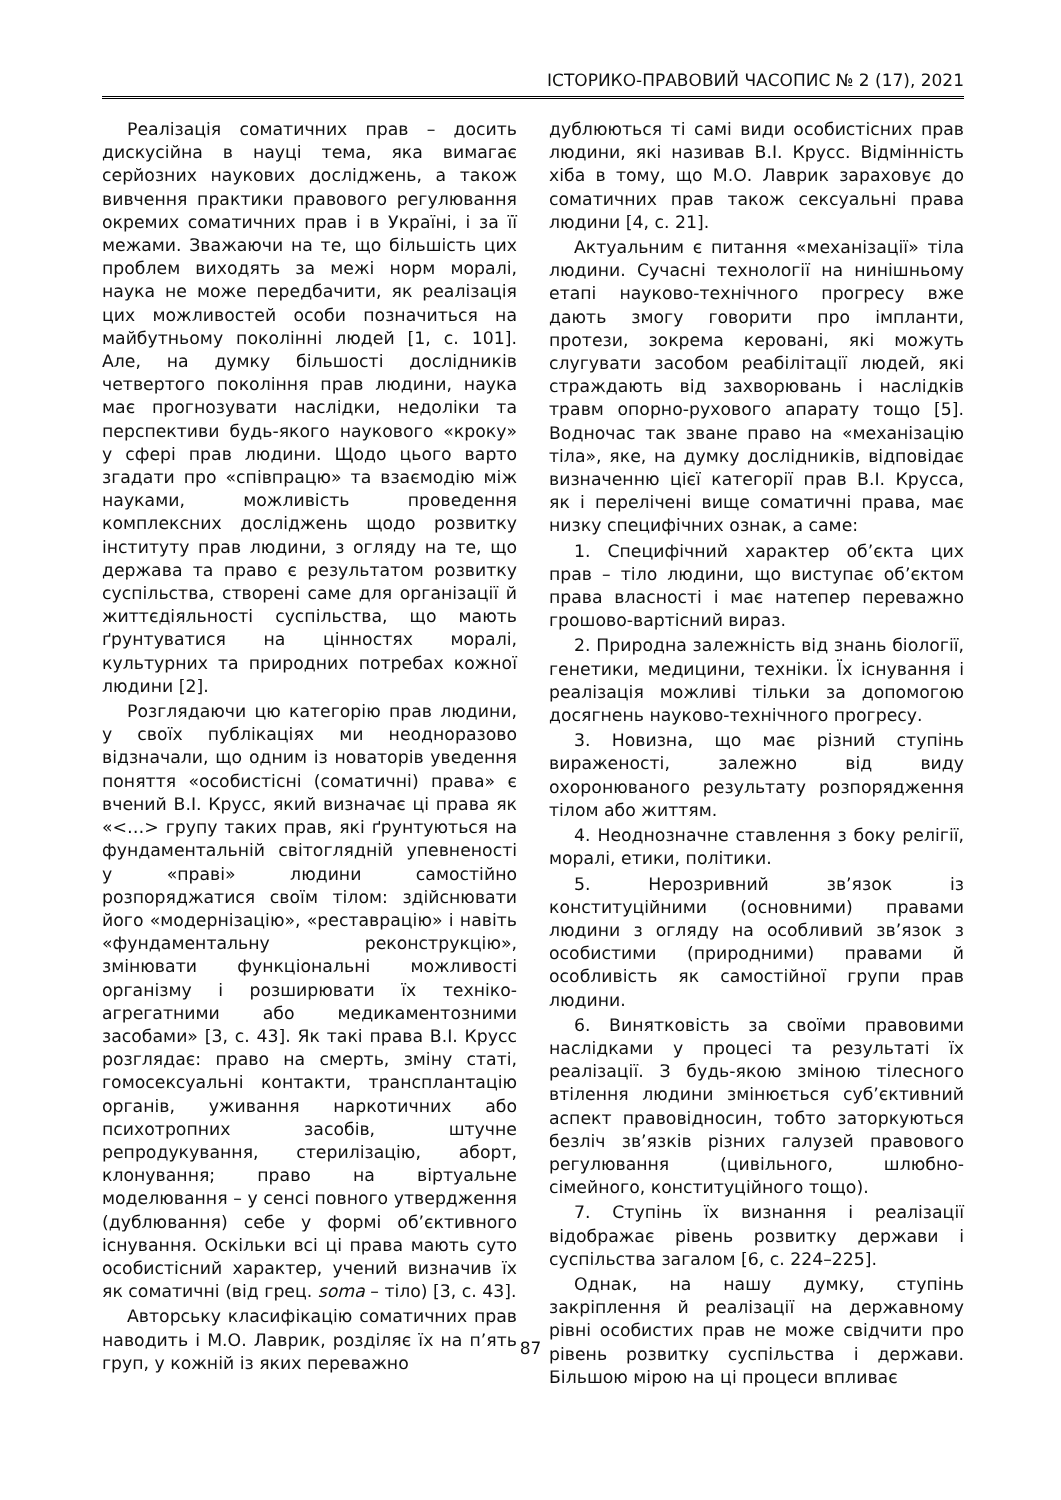ІСТОРИКО-ПРАВОВИЙ ЧАСОПИС № 2 (17), 2021
Реалізація соматичних прав – досить дискусійна в науці тема, яка вимагає серйозних наукових досліджень, а також вивчення практики правового регулювання окремих соматичних прав і в Україні, і за її межами. Зважаючи на те, що більшість цих проблем виходять за межі норм моралі, наука не може передбачити, як реалізація цих можливостей особи позначиться на майбутньому поколінні людей [1, с. 101]. Але, на думку більшості дослідників четвертого покоління прав людини, наука має прогнозувати наслідки, недоліки та перспективи будь-якого наукового «кроку» у сфері прав людини. Щодо цього варто згадати про «співпрацю» та взаємодію між науками, можливість проведення комплексних досліджень щодо розвитку інституту прав людини, з огляду на те, що держава та право є результатом розвитку суспільства, створені саме для організації й життєдіяльності суспільства, що мають ґрунтуватися на цінностях моралі, культурних та природних потребах кожної людини [2].
Розглядаючи цю категорію прав людини, у своїх публікаціях ми неодноразово відзначали, що одним із новаторів уведення поняття «особистісні (соматичні) права» є вчений В.І. Крусс, який визначає ці права як «<…> групу таких прав, які ґрунтуються на фундаментальній світоглядній упевненості у «праві» людини самостійно розпоряджатися своїм тілом: здійснювати його «модернізацію», «реставрацію» і навіть «фундаментальну реконструкцію», змінювати функціональні можливості організму і розширювати їх техніко-агрегатними або медикаментозними засобами» [3, с. 43]. Як такі права В.І. Крусс розглядає: право на смерть, зміну статі, гомосексуальні контакти, трансплантацію органів, уживання наркотичних або психотропних засобів, штучне репродукування, стерилізацію, аборт, клонування; право на віртуальне моделювання – у сенсі повного утвердження (дублювання) себе у формі об’єктивного існування. Оскільки всі ці права мають суто особистісний характер, учений визначив їх як соматичні (від грец. soma – тіло) [3, с. 43].
Авторську класифікацію соматичних прав наводить і М.О. Лаврик, розділяє їх на п’ять груп, у кожній із яких переважно
дублюються ті самі види особистісних прав людини, які називав В.І. Крусс. Відмінність хіба в тому, що М.О. Лаврик зараховує до соматичних прав також сексуальні права людини [4, с. 21].
Актуальним є питання «механізації» тіла людини. Сучасні технології на нинішньому етапі науково-технічного прогресу вже дають змогу говорити про імпланти, протези, зокрема керовані, які можуть слугувати засобом реабілітації людей, які страждають від захворювань і наслідків травм опорно-рухового апарату тощо [5]. Водночас так зване право на «механізацію тіла», яке, на думку дослідників, відповідає визначенню цієї категорії прав В.І. Крусса, як і перелічені вище соматичні права, має низку специфічних ознак, а саме:
1. Специфічний характер об’єкта цих прав – тіло людини, що виступає об’єктом права власності і має натепер переважно грошово-вартісний вираз.
2. Природна залежність від знань біології, генетики, медицини, техніки. Їх існування і реалізація можливі тільки за допомогою досягнень науково-технічного прогресу.
3. Новизна, що має різний ступінь вираженості, залежно від виду охоронюваного результату розпорядження тілом або життям.
4. Неоднозначне ставлення з боку релігії, моралі, етики, політики.
5. Нерозривний зв’язок із конституційними (основними) правами людини з огляду на особливий зв’язок з особистими (природними) правами й особливість як самостійної групи прав людини.
6. Винятковість за своїми правовими наслідками у процесі та результаті їх реалізації. З будь-якою зміною тілесного втілення людини змінюється суб’єктивний аспект правовідносин, тобто заторкуються безліч зв’язків різних галузей правового регулювання (цивільного, шлюбно-сімейного, конституційного тощо).
7. Ступінь їх визнання і реалізації відображає рівень розвитку держави і суспільства загалом [6, с. 224–225].
Однак, на нашу думку, ступінь закріплення й реалізації на державному рівні особистих прав не може свідчити про рівень розвитку суспільства і держави. Більшою мірою на ці процеси впливає
87